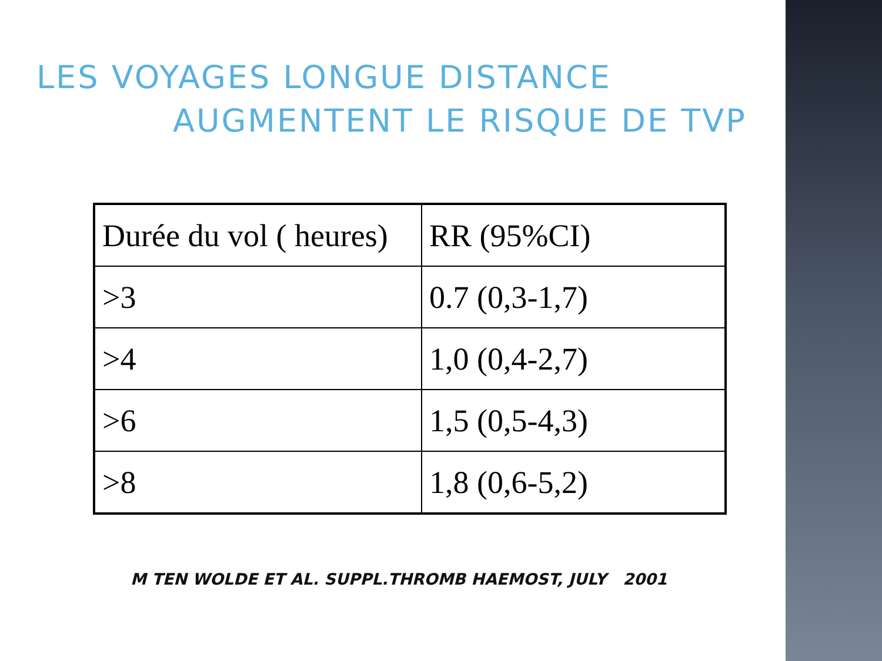LES VOYAGES LONGUE DISTANCE
AUGMENTENT LE RISQUE DE TVP
| Durée du vol ( heures) | RR (95%CI) |
| >3 | 0.7 (0,3-1,7) |
| >4 | 1,0 (0,4-2,7) |
| >6 | 1,5 (0,5-4,3) |
| >8 | 1,8 (0,6-5,2) |
M TEN WOLDE ET AL. SUPPL.THROMB HAEMOST, JULY 2001